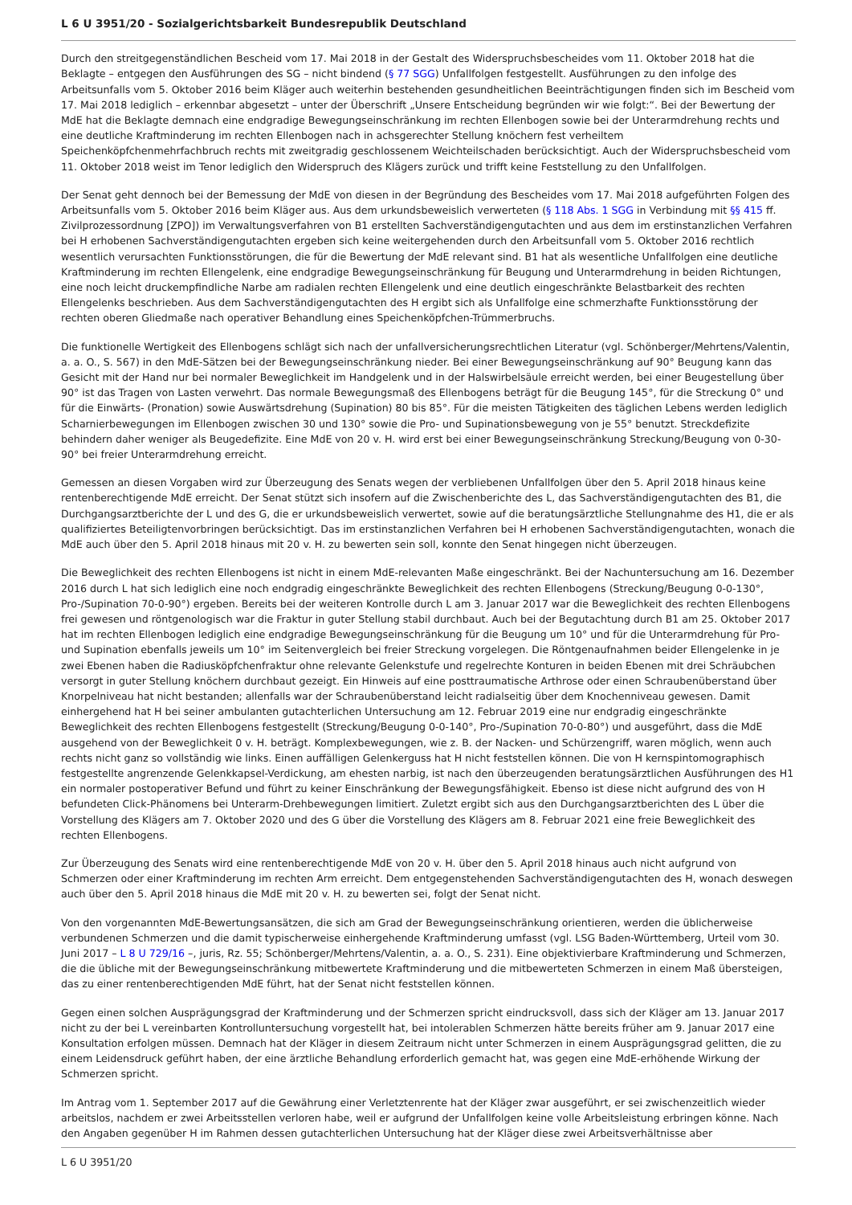L 6 U 3951/20 - Sozialgerichtsbarkeit Bundesrepublik Deutschland
Durch den streitgegenständlichen Bescheid vom 17. Mai 2018 in der Gestalt des Widerspruchsbescheides vom 11. Oktober 2018 hat die Beklagte – entgegen den Ausführungen des SG – nicht bindend (§ 77 SGG) Unfallfolgen festgestellt. Ausführungen zu den infolge des Arbeitsunfalls vom 5. Oktober 2016 beim Kläger auch weiterhin bestehenden gesundheitlichen Beeinträchtigungen finden sich im Bescheid vom 17. Mai 2018 lediglich – erkennbar abgesetzt – unter der Überschrift „Unsere Entscheidung begründen wir wie folgt:“. Bei der Bewertung der MdE hat die Beklagte demnach eine endgradige Bewegungseinschränkung im rechten Ellenbogen sowie bei der Unterarmdrehung rechts und eine deutliche Kraftminderung im rechten Ellenbogen nach in achsgerechter Stellung knöchern fest verheiltem Speichenköpfchenmehrfachbruch rechts mit zweitgradig geschlossenem Weichteilschaden berücksichtigt. Auch der Widerspruchsbescheid vom 11. Oktober 2018 weist im Tenor lediglich den Widerspruch des Klägers zurück und trifft keine Feststellung zu den Unfallfolgen.
Der Senat geht dennoch bei der Bemessung der MdE von diesen in der Begründung des Bescheides vom 17. Mai 2018 aufgeführten Folgen des Arbeitsunfalls vom 5. Oktober 2016 beim Kläger aus. Aus dem urkundsbeweislich verwerteten (§ 118 Abs. 1 SGG in Verbindung mit §§ 415 ff. Zivilprozessordnung [ZPO]) im Verwaltungsverfahren von B1 erstellten Sachverständigengutachten und aus dem im erstinstanzlichen Verfahren bei H erhobenen Sachverständigengutachten ergeben sich keine weitergehenden durch den Arbeitsunfall vom 5. Oktober 2016 rechtlich wesentlich verursachten Funktionsstörungen, die für die Bewertung der MdE relevant sind. B1 hat als wesentliche Unfallfolgen eine deutliche Kraftminderung im rechten Ellengelenk, eine endgradige Bewegungseinschränkung für Beugung und Unterarmdrehung in beiden Richtungen, eine noch leicht druckempfindliche Narbe am radialen rechten Ellengelenk und eine deutlich eingeschränkte Belastbarkeit des rechten Ellengelenks beschrieben. Aus dem Sachverständigengutachten des H ergibt sich als Unfallfolge eine schmerzhafte Funktionsstörung der rechten oberen Gliedmaße nach operativer Behandlung eines Speichenköpfchen-Trümmerbruchs.
Die funktionelle Wertigkeit des Ellenbogens schlägt sich nach der unfallversicherungsrechtlichen Literatur (vgl. Schönberger/Mehrtens/Valentin, a. a. O., S. 567) in den MdE-Sätzen bei der Bewegungseinschränkung nieder. Bei einer Bewegungseinschränkung auf 90° Beugung kann das Gesicht mit der Hand nur bei normaler Beweglichkeit im Handgelenk und in der Halswirbelsäule erreicht werden, bei einer Beugestellung über 90° ist das Tragen von Lasten verwehrt. Das normale Bewegungsmaß des Ellenbogens beträgt für die Beugung 145°, für die Streckung 0° und für die Einwärts- (Pronation) sowie Auswärtsdrehung (Supination) 80 bis 85°. Für die meisten Tätigkeiten des täglichen Lebens werden lediglich Scharnierbewegungen im Ellenbogen zwischen 30 und 130° sowie die Pro- und Supinationsbewegung von je 55° benutzt. Streckdefizite behindern daher weniger als Beugedefizite. Eine MdE von 20 v. H. wird erst bei einer Bewegungseinschränkung Streckung/Beugung von 0-30-90° bei freier Unterarmdrehung erreicht.
Gemessen an diesen Vorgaben wird zur Überzeugung des Senats wegen der verbliebenen Unfallfolgen über den 5. April 2018 hinaus keine rentenberechtigende MdE erreicht. Der Senat stützt sich insofern auf die Zwischenberichte des L, das Sachverständigengutachten des B1, die Durchgangsarztberichte der L und des G, die er urkundsbeweislich verwertet, sowie auf die beratungsärztliche Stellungnahme des H1, die er als qualifiziertes Beteiligtenvorbringen berücksichtigt. Das im erstinstanzlichen Verfahren bei H erhobenen Sachverständigengutachten, wonach die MdE auch über den 5. April 2018 hinaus mit 20 v. H. zu bewerten sein soll, konnte den Senat hingegen nicht überzeugen.
Die Beweglichkeit des rechten Ellenbogens ist nicht in einem MdE-relevanten Maße eingeschränkt. Bei der Nachuntersuchung am 16. Dezember 2016 durch L hat sich lediglich eine noch endgradig eingeschränkte Beweglichkeit des rechten Ellenbogens (Streckung/Beugung 0-0-130°, Pro-/Supination 70-0-90°) ergeben. Bereits bei der weiteren Kontrolle durch L am 3. Januar 2017 war die Beweglichkeit des rechten Ellenbogens frei gewesen und röntgenologisch war die Fraktur in guter Stellung stabil durchbaut. Auch bei der Begutachtung durch B1 am 25. Oktober 2017 hat im rechten Ellenbogen lediglich eine endgradige Bewegungseinschränkung für die Beugung um 10° und für die Unterarmdrehung für Pro- und Supination ebenfalls jeweils um 10° im Seitenvergleich bei freier Streckung vorgelegen. Die Röntgenaufnahmen beider Ellengelenke in je zwei Ebenen haben die Radiusköpfchenfraktur ohne relevante Gelenkstufe und regelrechte Konturen in beiden Ebenen mit drei Schräubchen versorgt in guter Stellung knöchern durchbaut gezeigt. Ein Hinweis auf eine posttraumatische Arthrose oder einen Schraubenüberstand über Knorpelniveau hat nicht bestanden; allenfalls war der Schraubenüberstand leicht radialseitig über dem Knochenniveau gewesen. Damit einhergehend hat H bei seiner ambulanten gutachterlichen Untersuchung am 12. Februar 2019 eine nur endgradig eingeschränkte Beweglichkeit des rechten Ellenbogens festgestellt (Streckung/Beugung 0-0-140°, Pro-/Supination 70-0-80°) und ausgeführt, dass die MdE ausgehend von der Beweglichkeit 0 v. H. beträgt. Komplexbewegungen, wie z. B. der Nacken- und Schürzengriff, waren möglich, wenn auch rechts nicht ganz so vollständig wie links. Einen auffälligen Gelenkerguss hat H nicht feststellen können. Die von H kernspintomographisch festgestellte angrenzende Gelenkkapsel-Verdickung, am ehesten narbig, ist nach den überzeugenden beratungsärztlichen Ausführungen des H1 ein normaler postoperativer Befund und führt zu keiner Einschränkung der Bewegungsfähigkeit. Ebenso ist diese nicht aufgrund des von H befundeten Click-Phänomens bei Unterarm-Drehbewegungen limitiert. Zuletzt ergibt sich aus den Durchgangsarztberichten des L über die Vorstellung des Klägers am 7. Oktober 2020 und des G über die Vorstellung des Klägers am 8. Februar 2021 eine freie Beweglichkeit des rechten Ellenbogens.
Zur Überzeugung des Senats wird eine rentenberechtigende MdE von 20 v. H. über den 5. April 2018 hinaus auch nicht aufgrund von Schmerzen oder einer Kraftminderung im rechten Arm erreicht. Dem entgegenstehenden Sachverständigengutachten des H, wonach deswegen auch über den 5. April 2018 hinaus die MdE mit 20 v. H. zu bewerten sei, folgt der Senat nicht.
Von den vorgenannten MdE-Bewertungsansätzen, die sich am Grad der Bewegungseinschränkung orientieren, werden die üblicherweise verbundenen Schmerzen und die damit typischerweise einhergehende Kraftminderung umfasst (vgl. LSG Baden-Württemberg, Urteil vom 30. Juni 2017 – L 8 U 729/16 –, juris, Rz. 55; Schönberger/Mehrtens/Valentin, a. a. O., S. 231). Eine objektivierbare Kraftminderung und Schmerzen, die die übliche mit der Bewegungseinschränkung mitbewertete Kraftminderung und die mitbewerteten Schmerzen in einem Maß übersteigen, das zu einer rentenberechtigenden MdE führt, hat der Senat nicht feststellen können.
Gegen einen solchen Ausprägungsgrad der Kraftminderung und der Schmerzen spricht eindrucksvoll, dass sich der Kläger am 13. Januar 2017 nicht zu der bei L vereinbarten Kontrolluntersuchung vorgestellt hat, bei intolerablen Schmerzen hätte bereits früher am 9. Januar 2017 eine Konsultation erfolgen müssen. Demnach hat der Kläger in diesem Zeitraum nicht unter Schmerzen in einem Ausprägungsgrad gelitten, die zu einem Leidensdruck geführt haben, der eine ärztliche Behandlung erforderlich gemacht hat, was gegen eine MdE-erhöhende Wirkung der Schmerzen spricht.
Im Antrag vom 1. September 2017 auf die Gewährung einer Verletztenrente hat der Kläger zwar ausgeführt, er sei zwischenzeitlich wieder arbeitslos, nachdem er zwei Arbeitsstellen verloren habe, weil er aufgrund der Unfallfolgen keine volle Arbeitsleistung erbringen könne. Nach den Angaben gegenüber H im Rahmen dessen gutachterlichen Untersuchung hat der Kläger diese zwei Arbeitsverhältnisse aber
L 6 U 3951/20